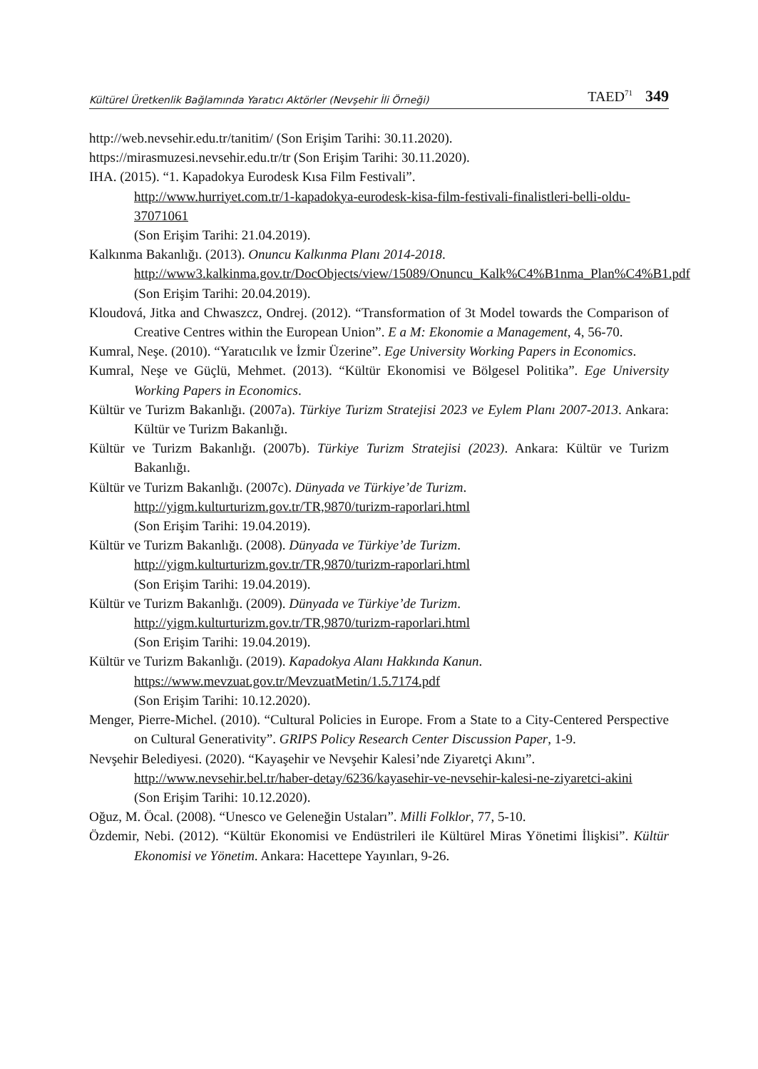Kültürel Üretkenlik Bağlamında Yaratıcı Aktörler (Nevşehir İli Örneği) TAED<sup>71</sup> 349
http://web.nevsehir.edu.tr/tanitim/ (Son Erişim Tarihi: 30.11.2020).
https://mirasmuzesi.nevsehir.edu.tr/tr (Son Erişim Tarihi: 30.11.2020).
IHA. (2015). “1. Kapadokya Eurodesk Kısa Film Festivali”.
http://www.hurriyet.com.tr/1-kapadokya-eurodesk-kisa-film-festivali-finalistleri-belli-oldu-37071061
(Son Erişim Tarihi: 21.04.2019).
Kalkınma Bakanlığı. (2013). Onuncu Kalkınma Planı 2014-2018.
http://www3.kalkinma.gov.tr/DocObjects/view/15089/Onuncu_Kalk%C4%B1nma_Plan%C4%B1.pdf
(Son Erişim Tarihi: 20.04.2019).
Kloudová, Jitka and Chwaszcz, Ondrej. (2012). “Transformation of 3t Model towards the Comparison of Creative Centres within the European Union”. E a M: Ekonomie a Management, 4, 56-70.
Kumral, Neşe. (2010). “Yaratıcılık ve İzmir Üzerine”. Ege University Working Papers in Economics.
Kumral, Neşe ve Güçlü, Mehmet. (2013). “Kültür Ekonomisi ve Bölgesel Politika”. Ege University Working Papers in Economics.
Kültür ve Turizm Bakanlığı. (2007a). Türkiye Turizm Stratejisi 2023 ve Eylem Planı 2007-2013. Ankara: Kültür ve Turizm Bakanlığı.
Kültür ve Turizm Bakanlığı. (2007b). Türkiye Turizm Stratejisi (2023). Ankara: Kültür ve Turizm Bakanlığı.
Kültür ve Turizm Bakanlığı. (2007c). Dünyada ve Türkiye’de Turizm.
http://yigm.kulturturizm.gov.tr/TR,9870/turizm-raporlari.html
(Son Erişim Tarihi: 19.04.2019).
Kültür ve Turizm Bakanlığı. (2008). Dünyada ve Türkiye’de Turizm.
http://yigm.kulturturizm.gov.tr/TR,9870/turizm-raporlari.html
(Son Erişim Tarihi: 19.04.2019).
Kültür ve Turizm Bakanlığı. (2009). Dünyada ve Türkiye’de Turizm.
http://yigm.kulturturizm.gov.tr/TR,9870/turizm-raporlari.html
(Son Erişim Tarihi: 19.04.2019).
Kültür ve Turizm Bakanlığı. (2019). Kapadokya Alanı Hakkında Kanun.
https://www.mevzuat.gov.tr/MevzuatMetin/1.5.7174.pdf
(Son Erişim Tarihi: 10.12.2020).
Menger, Pierre-Michel. (2010). “Cultural Policies in Europe. From a State to a City-Centered Perspective on Cultural Generativity”. GRIPS Policy Research Center Discussion Paper, 1-9.
Nevşehir Belediyesi. (2020). “Kayaşehir ve Nevşehir Kalesi’nde Ziyaretçi Akını”.
http://www.nevsehir.bel.tr/haber-detay/6236/kayasehir-ve-nevsehir-kalesi-ne-ziyaretci-akini
(Son Erişim Tarihi: 10.12.2020).
Oğuz, M. Öcal. (2008). “Unesco ve Geleneğin Ustaları”. Milli Folklor, 77, 5-10.
Özdemir, Nebi. (2012). “Kültür Ekonomisi ve Endüstrileri ile Kültürel Miras Yönetimi İlişkisi”. Kültür Ekonomisi ve Yönetim. Ankara: Hacettepe Yayınları, 9-26.